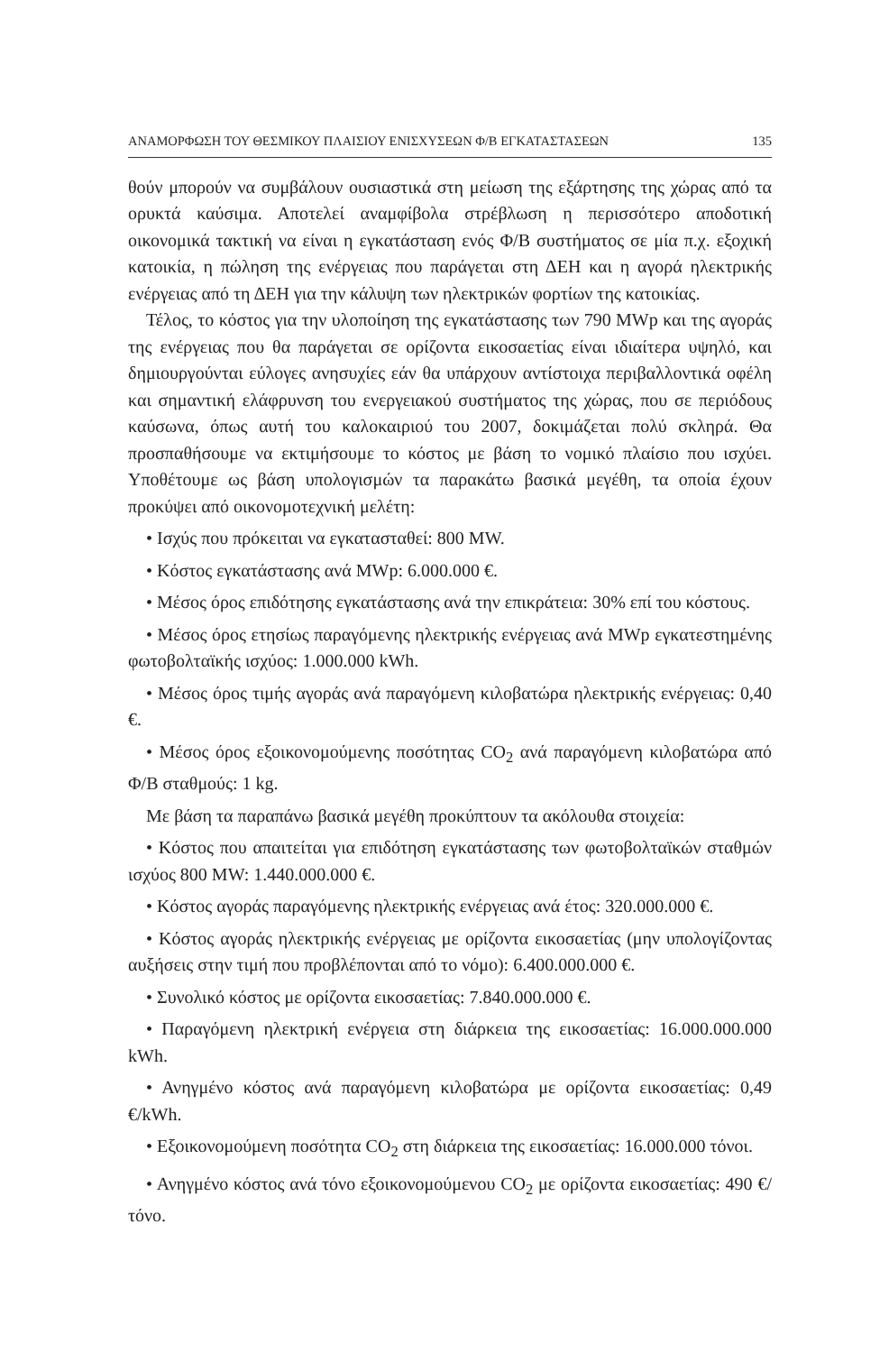ΑΝΑΜΟΡΦΩΣΗ ΤΟΥ ΘΕΣΜΙΚΟΥ ΠΛΑΙΣΙΟΥ ΕΝΙΣΧΥΣΕΩΝ Φ/Β ΕΓΚΑΤΑΣΤΑΣΕΩΝ 135
θούν μπορούν να συμβάλουν ουσιαστικά στη μείωση της εξάρτησης της χώρας από τα ορυκτά καύσιμα. Αποτελεί αναμφίβολα στρέβλωση η περισσότερο αποδοτική οικονομικά τακτική να είναι η εγκατάσταση ενός Φ/Β συστήματος σε μία π.χ. εξοχική κατοικία, η πώληση της ενέργειας που παράγεται στη ΔΕΗ και η αγορά ηλεκτρικής ενέργειας από τη ΔΕΗ για την κάλυψη των ηλεκτρικών φορτίων της κατοικίας.
Τέλος, το κόστος για την υλοποίηση της εγκατάστασης των 790 MWp και της αγοράς της ενέργειας που θα παράγεται σε ορίζοντα εικοσαετίας είναι ιδιαίτερα υψηλό, και δημιουργούνται εύλογες ανησυχίες εάν θα υπάρχουν αντίστοιχα περιβαλλοντικά οφέλη και σημαντική ελάφρυνση του ενεργειακού συστήματος της χώρας, που σε περιόδους καύσωνα, όπως αυτή του καλοκαιριού του 2007, δοκιμάζεται πολύ σκληρά. Θα προσπαθήσουμε να εκτιμήσουμε το κόστος με βάση το νομικό πλαίσιο που ισχύει. Υποθέτουμε ως βάση υπολογισμών τα παρακάτω βασικά μεγέθη, τα οποία έχουν προκύψει από οικονομοτεχνική μελέτη:
• Ισχύς που πρόκειται να εγκατασταθεί: 800 MW.
• Κόστος εγκατάστασης ανά MWp: 6.000.000 €.
• Μέσος όρος επιδότησης εγκατάστασης ανά την επικράτεια: 30% επί του κόστους.
• Μέσος όρος ετησίως παραγόμενης ηλεκτρικής ενέργειας ανά MWp εγκατεστημένης φωτοβολταϊκής ισχύος: 1.000.000 kWh.
• Μέσος όρος τιμής αγοράς ανά παραγόμενη κιλοβατώρα ηλεκτρικής ενέργειας: 0,40 €.
• Μέσος όρος εξοικονομούμενης ποσότητας CO<sub>2</sub> ανά παραγόμενη κιλοβατώρα από Φ/Β σταθμούς: 1 kg.
Με βάση τα παραπάνω βασικά μεγέθη προκύπτουν τα ακόλουθα στοιχεία:
• Κόστος που απαιτείται για επιδότηση εγκατάστασης των φωτοβολταϊκών σταθμών ισχύος 800 MW: 1.440.000.000 €.
• Κόστος αγοράς παραγόμενης ηλεκτρικής ενέργειας ανά έτος: 320.000.000 €.
• Κόστος αγοράς ηλεκτρικής ενέργειας με ορίζοντα εικοσαετίας (μην υπολογίζοντας αυξήσεις στην τιμή που προβλέπονται από το νόμο): 6.400.000.000 €.
• Συνολικό κόστος με ορίζοντα εικοσαετίας: 7.840.000.000 €.
• Παραγόμενη ηλεκτρική ενέργεια στη διάρκεια της εικοσαετίας: 16.000.000.000 kWh.
• Ανηγμένο κόστος ανά παραγόμενη κιλοβατώρα με ορίζοντα εικοσαετίας: 0,49 €/kWh.
• Εξοικονομούμενη ποσότητα CO<sub>2</sub> στη διάρκεια της εικοσαετίας: 16.000.000 τόνοι.
• Ανηγμένο κόστος ανά τόνο εξοικονομούμενου CO<sub>2</sub> με ορίζοντα εικοσαετίας: 490 €/τόνο.